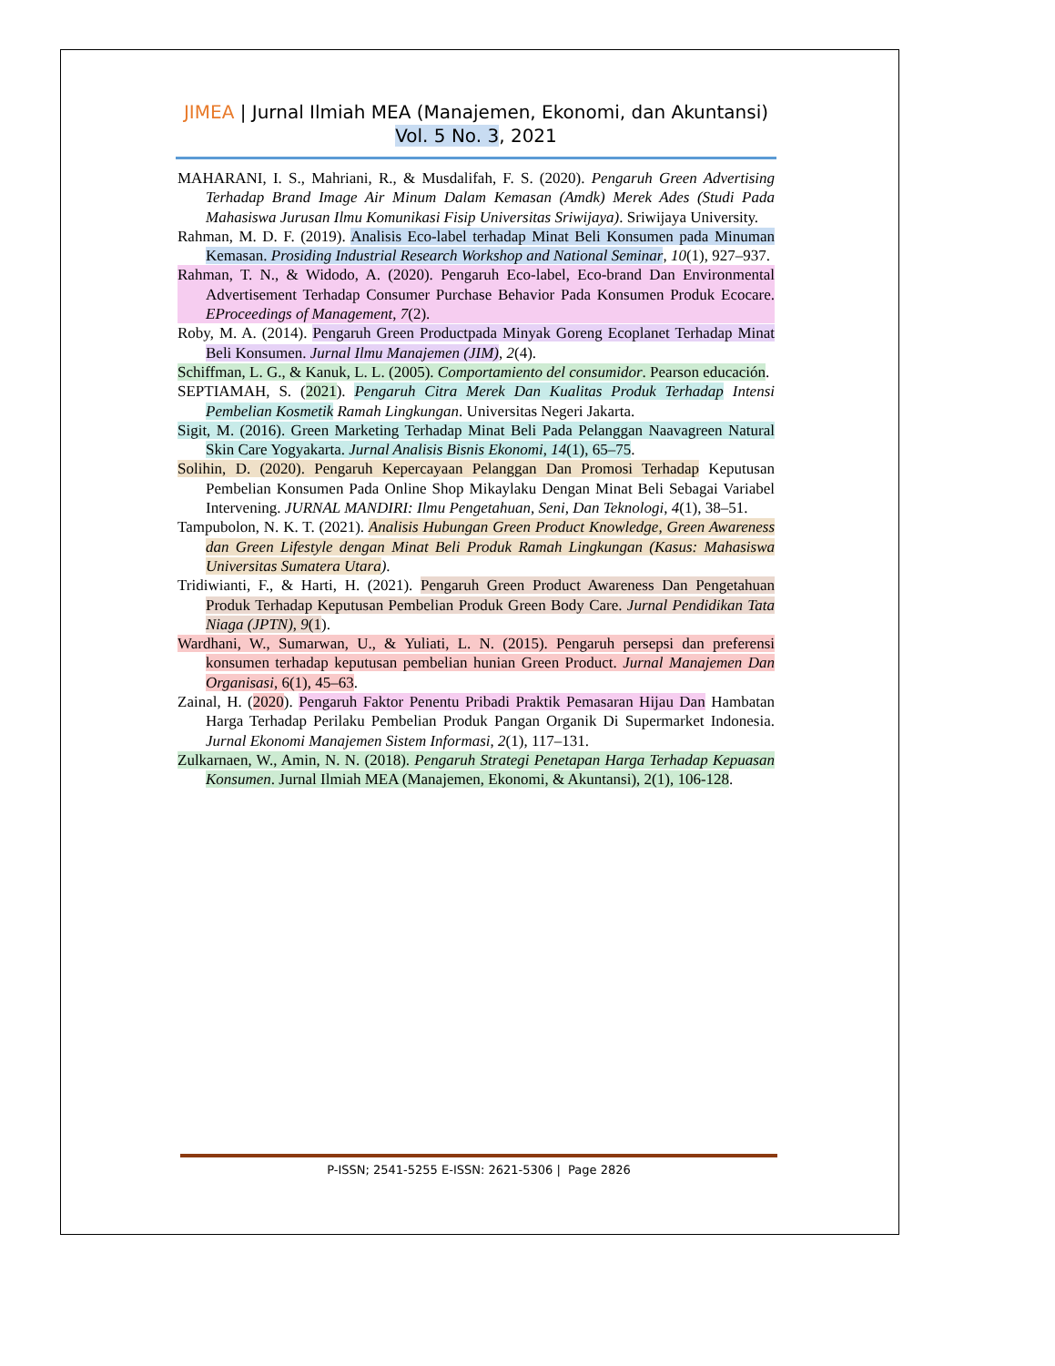JIMEA | Jurnal Ilmiah MEA (Manajemen, Ekonomi, dan Akuntansi)
Vol. 5 No. 3, 2021
MAHARANI, I. S., Mahriani, R., & Musdalifah, F. S. (2020). Pengaruh Green Advertising Terhadap Brand Image Air Minum Dalam Kemasan (Amdk) Merek Ades (Studi Pada Mahasiswa Jurusan Ilmu Komunikasi Fisip Universitas Sriwijaya). Sriwijaya University.
Rahman, M. D. F. (2019). Analisis Eco-label terhadap Minat Beli Konsumen pada Minuman Kemasan. Prosiding Industrial Research Workshop and National Seminar, 10(1), 927–937.
Rahman, T. N., & Widodo, A. (2020). Pengaruh Eco-label, Eco-brand Dan Environmental Advertisement Terhadap Consumer Purchase Behavior Pada Konsumen Produk Ecocare. EProceedings of Management, 7(2).
Roby, M. A. (2014). Pengaruh Green Productpada Minyak Goreng Ecoplanet Terhadap Minat Beli Konsumen. Jurnal Ilmu Manajemen (JIM), 2(4).
Schiffman, L. G., & Kanuk, L. L. (2005). Comportamiento del consumidor. Pearson educación.
SEPTIAMAH, S. (2021). Pengaruh Citra Merek Dan Kualitas Produk Terhadap Intensi Pembelian Kosmetik Ramah Lingkungan. Universitas Negeri Jakarta.
Sigit, M. (2016). Green Marketing Terhadap Minat Beli Pada Pelanggan Naavagreen Natural Skin Care Yogyakarta. Jurnal Analisis Bisnis Ekonomi, 14(1), 65–75.
Solihin, D. (2020). Pengaruh Kepercayaan Pelanggan Dan Promosi Terhadap Keputusan Pembelian Konsumen Pada Online Shop Mikaylaku Dengan Minat Beli Sebagai Variabel Intervening. JURNAL MANDIRI: Ilmu Pengetahuan, Seni, Dan Teknologi, 4(1), 38–51.
Tampubolon, N. K. T. (2021). Analisis Hubungan Green Product Knowledge, Green Awareness dan Green Lifestyle dengan Minat Beli Produk Ramah Lingkungan (Kasus: Mahasiswa Universitas Sumatera Utara).
Tridiwianti, F., & Harti, H. (2021). Pengaruh Green Product Awareness Dan Pengetahuan Produk Terhadap Keputusan Pembelian Produk Green Body Care. Jurnal Pendidikan Tata Niaga (JPTN), 9(1).
Wardhani, W., Sumarwan, U., & Yuliati, L. N. (2015). Pengaruh persepsi dan preferensi konsumen terhadap keputusan pembelian hunian Green Product. Jurnal Manajemen Dan Organisasi, 6(1), 45–63.
Zainal, H. (2020). Pengaruh Faktor Penentu Pribadi Praktik Pemasaran Hijau Dan Hambatan Harga Terhadap Perilaku Pembelian Produk Pangan Organik Di Supermarket Indonesia. Jurnal Ekonomi Manajemen Sistem Informasi, 2(1), 117–131.
Zulkarnaen, W., Amin, N. N. (2018). Pengaruh Strategi Penetapan Harga Terhadap Kepuasan Konsumen. Jurnal Ilmiah MEA (Manajemen, Ekonomi, & Akuntansi), 2(1), 106-128.
P-ISSN; 2541-5255 E-ISSN: 2621-5306 | Page 2826